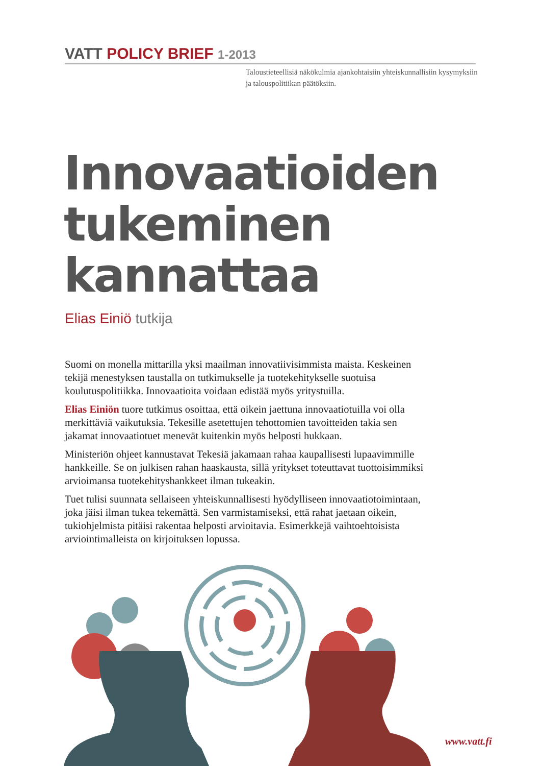VATT POLICY BRIEF 1-2013
Taloustieteellisiä näkökulmia ajankohtaisiin yhteiskunnallisiin kysymyksiin ja talouspolitiikan päätöksiin.
Innovaatioiden
tukeminen
kannattaa
Elias Einiö tutkija
Suomi on monella mittarilla yksi maailman innovatiivisimmista maista. Keskeinen tekijä menestyksen taustalla on tutkimukselle ja tuotekehitykselle suotuisa koulutuspolitiikka. Innovaatioita voidaan edistää myös yritystuilla.
Elias Einiön tuore tutkimus osoittaa, että oikein jaettuna innovaatiotuilla voi olla merkittäviä vaikutuksia. Tekesille asetettujen tehottomien tavoitteiden takia sen jakamat innovaatiotuet menevät kuitenkin myös helposti hukkaan.
Ministeriön ohjeet kannustavat Tekesiä jakamaan rahaa kaupallisesti lupaavimmille hankkeille. Se on julkisen rahan haaskausta, sillä yritykset toteuttavat tuottoisimmiksi arvioimansa tuotekehityshankkeet ilman tukeakin.
Tuet tulisi suunnata sellaiseen yhteiskunnallisesti hyödylliseen innovaatiotoimintaan, joka jäisi ilman tukea tekemättä. Sen varmistamiseksi, että rahat jaetaan oikein, tukiohjelmista pitäisi rakentaa helposti arvioitavia. Esimerkkejä vaihtoehtoisista arviointimalleista on kirjoituksen lopussa.
www.vatt.fi